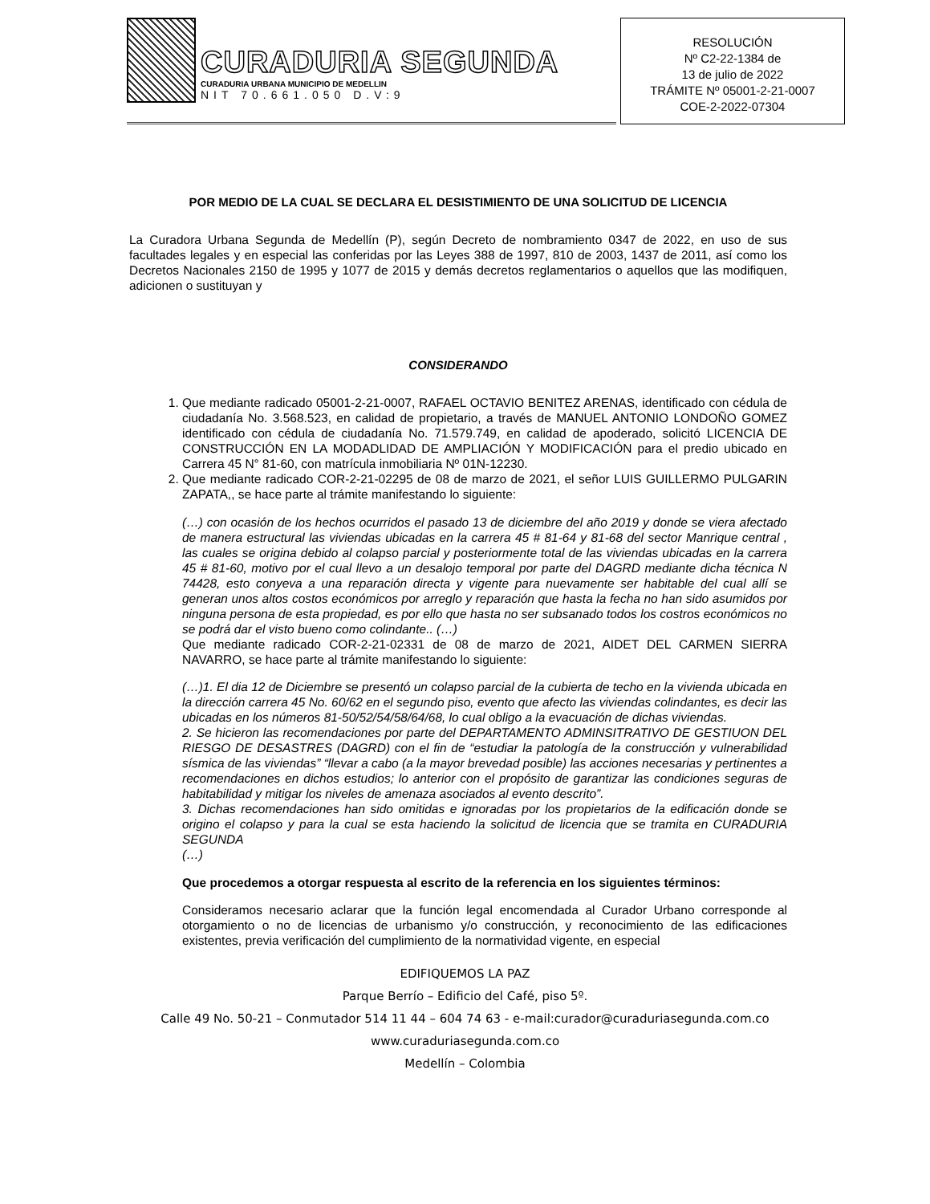CURADURIA SEGUNDA
CURADURIA URBANA MUNICIPIO DE MEDELLIN
NIT 70.661.050 D.V:9
RESOLUCIÓN
Nº C2-22-1384 de
13 de julio de 2022
TRÁMITE Nº 05001-2-21-0007
COE-2-2022-07304
POR MEDIO DE LA CUAL SE DECLARA EL DESISTIMIENTO DE UNA SOLICITUD DE LICENCIA
La Curadora Urbana Segunda de Medellín (P), según Decreto de nombramiento 0347 de 2022, en uso de sus facultades legales y en especial las conferidas por las Leyes 388 de 1997, 810 de 2003, 1437 de 2011, así como los Decretos Nacionales 2150 de 1995 y 1077 de 2015 y demás decretos reglamentarios o aquellos que las modifiquen, adicionen o sustituyan y
CONSIDERANDO
1. Que mediante radicado 05001-2-21-0007, RAFAEL OCTAVIO BENITEZ ARENAS, identificado con cédula de ciudadanía No. 3.568.523, en calidad de propietario, a través de MANUEL ANTONIO LONDOÑO GOMEZ identificado con cédula de ciudadanía No. 71.579.749, en calidad de apoderado, solicitó LICENCIA DE CONSTRUCCIÓN EN LA MODADLIDAD DE AMPLIACIÓN Y MODIFICACIÓN para el predio ubicado en Carrera 45 N° 81-60, con matrícula inmobiliaria Nº 01N-12230.
2. Que mediante radicado COR-2-21-02295 de 08 de marzo de 2021, el señor LUIS GUILLERMO PULGARIN ZAPATA,, se hace parte al trámite manifestando lo siguiente:
(…) con ocasión de los hechos ocurridos el pasado 13 de diciembre del año 2019 y donde se viera afectado de manera estructural las viviendas ubicadas en la carrera 45 # 81-64 y 81-68 del sector Manrique central , las cuales se origina debido al colapso parcial y posteriormente total de las viviendas ubicadas en la carrera 45 # 81-60, motivo por el cual llevo a un desalojo temporal por parte del DAGRD mediante dicha técnica N 74428, esto conyeva a una reparación directa y vigente para nuevamente ser habitable del cual allí se generan unos altos costos económicos por arreglo y reparación que hasta la fecha no han sido asumidos por ninguna persona de esta propiedad, es por ello que hasta no ser subsanado todos los costros económicos no se podrá dar el visto bueno como colindante.. (…)
Que mediante radicado COR-2-21-02331 de 08 de marzo de 2021, AIDET DEL CARMEN SIERRA NAVARRO, se hace parte al trámite manifestando lo siguiente:
(…)1. El dia 12 de Diciembre se presentó un colapso parcial de la cubierta de techo en la vivienda ubicada en la dirección carrera 45 No. 60/62 en el segundo piso, evento que afecto las viviendas colindantes, es decir las ubicadas en los números 81-50/52/54/58/64/68, lo cual obligo a la evacuación de dichas viviendas.
2. Se hicieron las recomendaciones por parte del DEPARTAMENTO ADMINSITRATIVO DE GESTIUON DEL RIESGO DE DESASTRES (DAGRD) con el fin de “estudiar la patología de la construcción y vulnerabilidad sísmica de las viviendas” “llevar a cabo (a la mayor brevedad posible) las acciones necesarias y pertinentes a recomendaciones en dichos estudios; lo anterior con el propósito de garantizar las condiciones seguras de habitabilidad y mitigar los niveles de amenaza asociados al evento descrito”.
3. Dichas recomendaciones han sido omitidas e ignoradas por los propietarios de la edificación donde se origino el colapso y para la cual se esta haciendo la solicitud de licencia que se tramita en CURADURIA SEGUNDA
(…)
Que procedemos a otorgar respuesta al escrito de la referencia en los siguientes términos:
Consideramos necesario aclarar que la función legal encomendada al Curador Urbano corresponde al otorgamiento o no de licencias de urbanismo y/o construcción, y reconocimiento de las edificaciones existentes, previa verificación del cumplimiento de la normatividad vigente, en especial
EDIFIQUEMOS LA PAZ
Parque Berrío – Edificio del Café, piso 5º.
Calle 49 No. 50-21 – Conmutador 514 11 44 – 604 74 63 - e-mail:curador@curaduriasegunda.com.co
www.curaduriasegunda.com.co
Medellín – Colombia